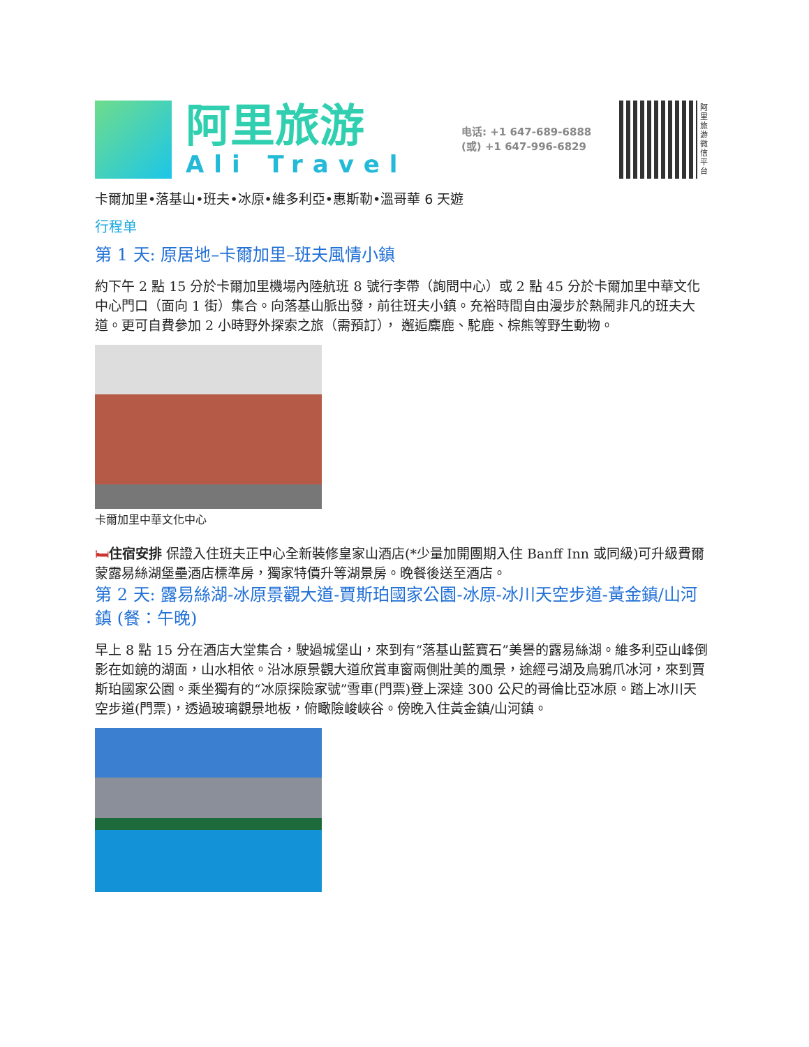阿里旅游
Ali Travel
电话: +1 647-689-6888
(或) +1 647-996-6829
阿里旅游微信平台
卡爾加里•落基山•班夫•冰原•維多利亞•惠斯勒•溫哥華 6 天遊
行程单
第 1 天: 原居地–卡爾加里–班夫風情小鎮
約下午 2 點 15 分於卡爾加里機場內陸航班 8 號行李帶（詢問中心）或 2 點 45 分於卡爾加里中華文化中心門口（面向 1 街）集合。向落基山脈出發，前往班夫小鎮。充裕時間自由漫步於熱鬧非凡的班夫大道。更可自費參加 2 小時野外探索之旅（需預訂）， 邂逅麋鹿、駝鹿、棕熊等野生動物。
卡爾加里中華文化中心
🛏住宿安排 保證入住班夫正中心全新裝修皇家山酒店(*少量加開團期入住 Banff Inn 或同級)可升級費爾蒙露易絲湖堡壘酒店標準房，獨家特價升等湖景房。晚餐後送至酒店。
第 2 天: 露易絲湖-冰原景觀大道-賈斯珀國家公園-冰原-冰川天空步道-黃金鎮/山河鎮 (餐：午晚)
早上 8 點 15 分在酒店大堂集合，駛過城堡山，來到有“落基山藍寶石”美譽的露易絲湖。維多利亞山峰倒影在如鏡的湖面，山水相依。沿冰原景觀大道欣賞車窗兩側壯美的風景，途經弓湖及烏鴉爪冰河，來到賈斯珀國家公園。乘坐獨有的“冰原探險家號”雪車(門票)登上深達 300 公尺的哥倫比亞冰原。踏上冰川天空步道(門票)，透過玻璃觀景地板，俯瞰險峻峽谷。傍晚入住黃金鎮/山河鎮。